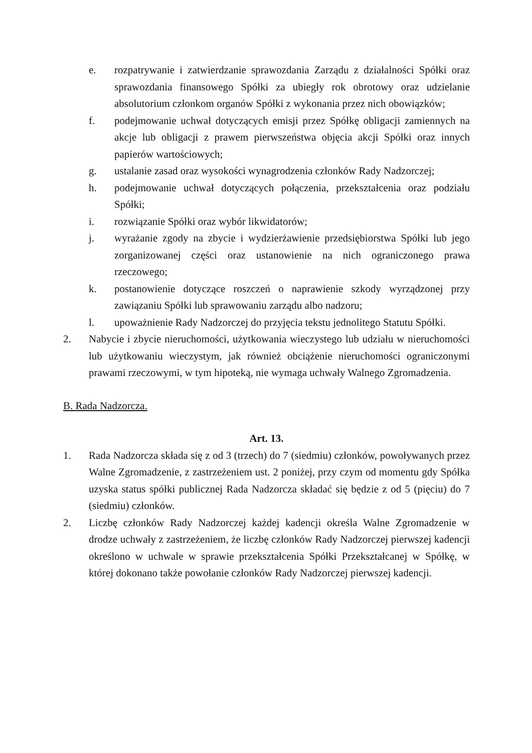e. rozpatrywanie i zatwierdzanie sprawozdania Zarządu z działalności Spółki oraz sprawozdania finansowego Spółki za ubiegły rok obrotowy oraz udzielanie absolutorium członkom organów Spółki z wykonania przez nich obowiązków;
f. podejmowanie uchwał dotyczących emisji przez Spółkę obligacji zamiennych na akcje lub obligacji z prawem pierwszeństwa objęcia akcji Spółki oraz innych papierów wartościowych;
g. ustalanie zasad oraz wysokości wynagrodzenia członków Rady Nadzorczej;
h. podejmowanie uchwał dotyczących połączenia, przekształcenia oraz podziału Spółki;
i. rozwiązanie Spółki oraz wybór likwidatorów;
j. wyrażanie zgody na zbycie i wydzierżawienie przedsiębiorstwa Spółki lub jego zorganizowanej części oraz ustanowienie na nich ograniczonego prawa rzeczowego;
k. postanowienie dotyczące roszczeń o naprawienie szkody wyrządzonej przy zawiązaniu Spółki lub sprawowaniu zarządu albo nadzoru;
l. upoważnienie Rady Nadzorczej do przyjęcia tekstu jednolitego Statutu Spółki.
2. Nabycie i zbycie nieruchomości, użytkowania wieczystego lub udziału w nieruchomości lub użytkowaniu wieczystym, jak również obciążenie nieruchomości ograniczonymi prawami rzeczowymi, w tym hipoteką, nie wymaga uchwały Walnego Zgromadzenia.
B. Rada Nadzorcza.
Art. 13.
1. Rada Nadzorcza składa się z od 3 (trzech) do 7 (siedmiu) członków, powoływanych przez Walne Zgromadzenie, z zastrzeżeniem ust. 2 poniżej, przy czym od momentu gdy Spółka uzyska status spółki publicznej Rada Nadzorcza składać się będzie z od 5 (pięciu) do 7 (siedmiu) członków.
2. Liczbę członków Rady Nadzorczej każdej kadencji określa Walne Zgromadzenie w drodze uchwały z zastrzeżeniem, że liczbę członków Rady Nadzorczej pierwszej kadencji określono w uchwale w sprawie przekształcenia Spółki Przekształcanej w Spółkę, w której dokonano także powołanie członków Rady Nadzorczej pierwszej kadencji.